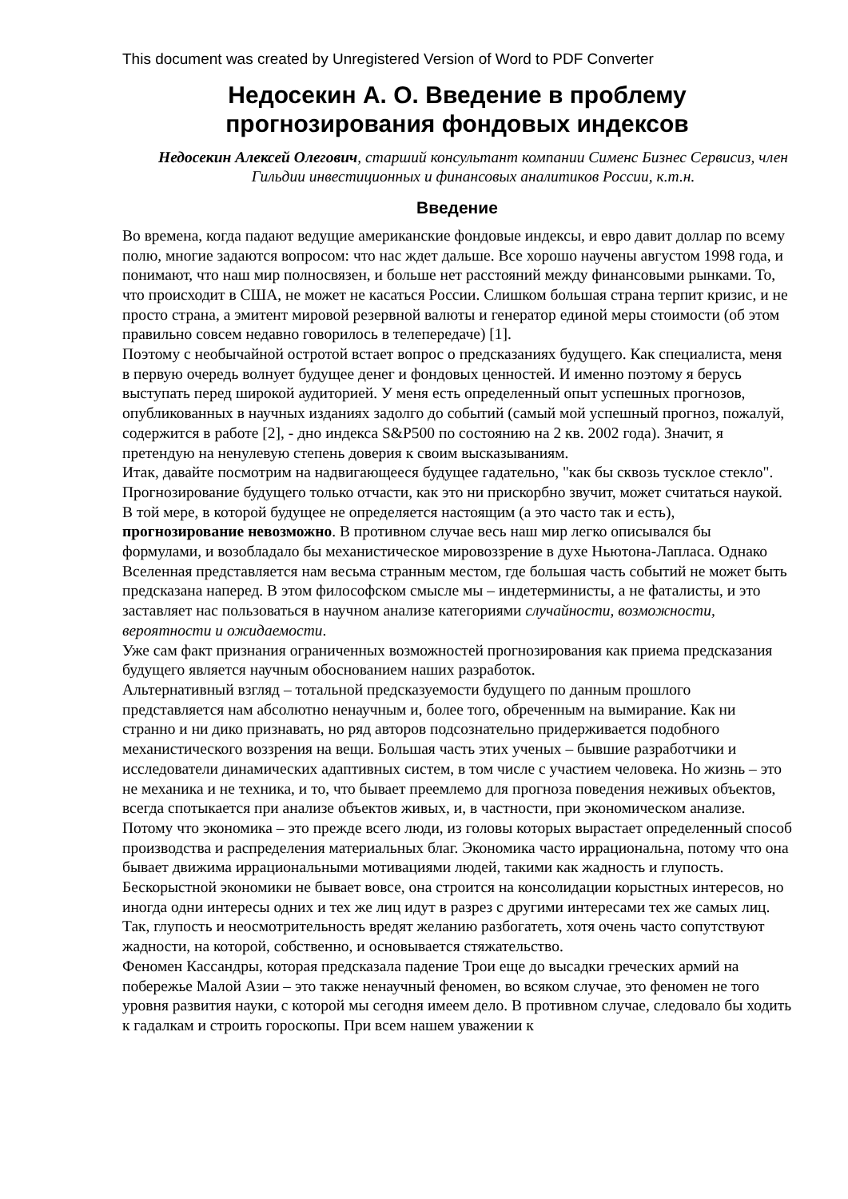This document was created by Unregistered Version of Word to PDF Converter
Недосекин А. О. Введение в проблему прогнозирования фондовых индексов
Недосекин Алексей Олегович, старший консультант компании Сименс Бизнес Сервисиз, член Гильдии инвестиционных и финансовых аналитиков России, к.т.н.
Введение
Во времена, когда падают ведущие американские фондовые индексы, и евро давит доллар по всему полю, многие задаются вопросом: что нас ждет дальше. Все хорошо научены августом 1998 года, и понимают, что наш мир полносвязен, и больше нет расстояний между финансовыми рынками. То, что происходит в США, не может не касаться России. Слишком большая страна терпит кризис, и не просто страна, а эмитент мировой резервной валюты и генератор единой меры стоимости (об этом правильно совсем недавно говорилось в телепередаче) [1].
Поэтому с необычайной остротой встает вопрос о предсказаниях будущего. Как специалиста, меня в первую очередь волнует будущее денег и фондовых ценностей. И именно поэтому я берусь выступать перед широкой аудиторией. У меня есть определенный опыт успешных прогнозов, опубликованных в научных изданиях задолго до событий (самый мой успешный прогноз, пожалуй, содержится в работе [2], - дно индекса S&P500 по состоянию на 2 кв. 2002 года). Значит, я претендую на ненулевую степень доверия к своим высказываниям.
Итак, давайте посмотрим на надвигающееся будущее гадательно, "как бы сквозь тусклое стекло".
Прогнозирование будущего только отчасти, как это ни прискорбно звучит, может считаться наукой. В той мере, в которой будущее не определяется настоящим (а это часто так и есть), прогнозирование невозможно. В противном случае весь наш мир легко описывался бы формулами, и возобладало бы механистическое мировоззрение в духе Ньютона-Лапласа. Однако Вселенная представляется нам весьма странным местом, где большая часть событий не может быть предсказана наперед. В этом философском смысле мы – индетерминисты, а не фаталисты, и это заставляет нас пользоваться в научном анализе категориями случайности, возможности, вероятности и ожидаемости.
Уже сам факт признания ограниченных возможностей прогнозирования как приема предсказания будущего является научным обоснованием наших разработок.
Альтернативный взгляд – тотальной предсказуемости будущего по данным прошлого представляется нам абсолютно ненаучным и, более того, обреченным на вымирание. Как ни странно и ни дико признавать, но ряд авторов подсознательно придерживается подобного механистического воззрения на вещи. Большая часть этих ученых – бывшие разработчики и исследователи динамических адаптивных систем, в том числе с участием человека. Но жизнь – это не механика и не техника, и то, что бывает преемлемо для прогноза поведения неживых объектов, всегда спотыкается при анализе объектов живых, и, в частности, при экономическом анализе. Потому что экономика – это прежде всего люди, из головы которых вырастает определенный способ производства и распределения материальных благ. Экономика часто иррациональна, потому что она бывает движима иррациональными мотивациями людей, такими как жадность и глупость. Бескорыстной экономики не бывает вовсе, она строится на консолидации корыстных интересов, но иногда одни интересы одних и тех же лиц идут в разрез с другими интересами тех же самых лиц. Так, глупость и неосмотрительность вредят желанию разбогатеть, хотя очень часто сопутствуют жадности, на которой, собственно, и основывается стяжательство.
Феномен Кассандры, которая предсказала падение Трои еще до высадки греческих армий на побережье Малой Азии – это также ненаучный феномен, во всяком случае, это феномен не того уровня развития науки, с которой мы сегодня имеем дело. В противном случае, следовало бы ходить к гадалкам и строить гороскопы. При всем нашем уважении к